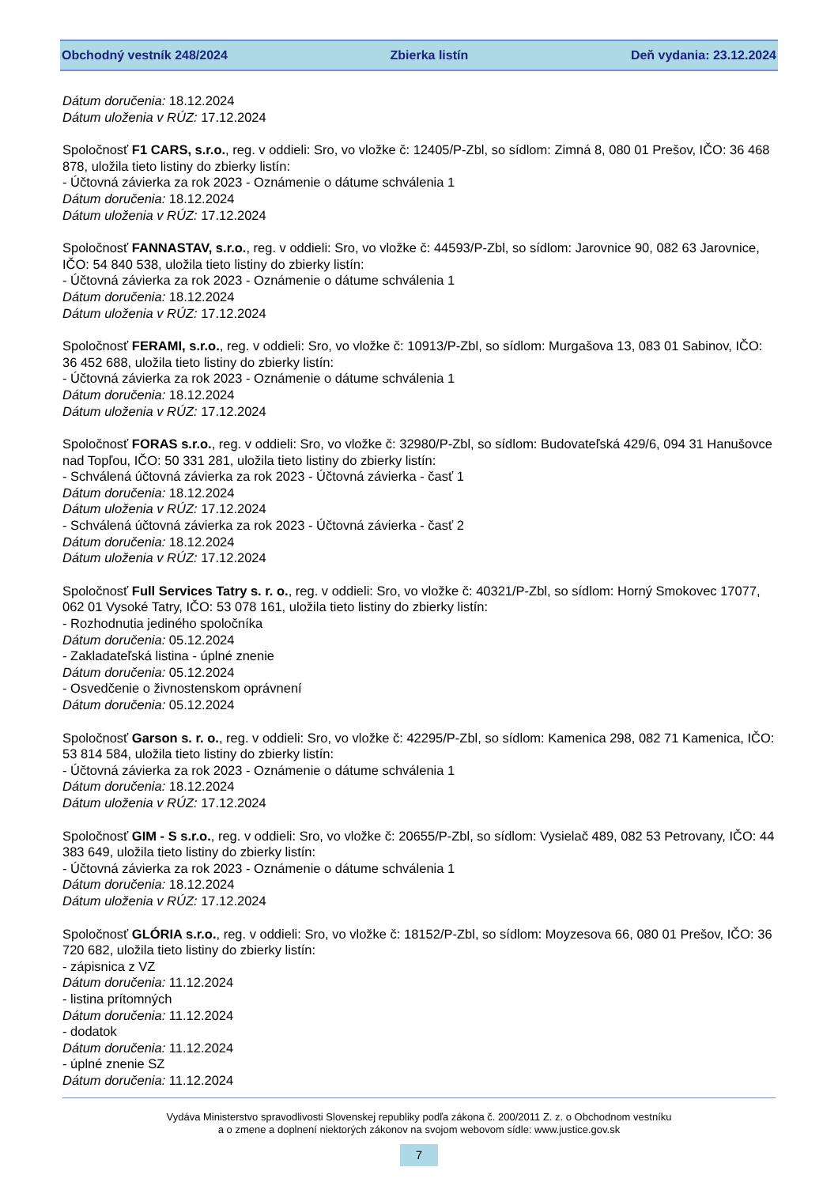Obchodný vestník 248/2024 Zbierka listín Deň vydania: 23.12.2024
Dátum doručenia: 18.12.2024
Dátum uloženia v RÚZ: 17.12.2024
Spoločnosť F1 CARS, s.r.o., reg. v oddieli: Sro, vo vložke č: 12405/P-Zbl, so sídlom: Zimná 8, 080 01 Prešov, IČO: 36 468 878, uložila tieto listiny do zbierky listín:
- Účtovná závierka za rok 2023 - Oznámenie o dátume schválenia 1
Dátum doručenia: 18.12.2024
Dátum uloženia v RÚZ: 17.12.2024
Spoločnosť FANNASTAV, s.r.o., reg. v oddieli: Sro, vo vložke č: 44593/P-Zbl, so sídlom: Jarovnice 90, 082 63 Jarovnice, IČO: 54 840 538, uložila tieto listiny do zbierky listín:
- Účtovná závierka za rok 2023 - Oznámenie o dátume schválenia 1
Dátum doručenia: 18.12.2024
Dátum uloženia v RÚZ: 17.12.2024
Spoločnosť FERAMI, s.r.o., reg. v oddieli: Sro, vo vložke č: 10913/P-Zbl, so sídlom: Murgašova 13, 083 01 Sabinov, IČO: 36 452 688, uložila tieto listiny do zbierky listín:
- Účtovná závierka za rok 2023 - Oznámenie o dátume schválenia 1
Dátum doručenia: 18.12.2024
Dátum uloženia v RÚZ: 17.12.2024
Spoločnosť FORAS s.r.o., reg. v oddieli: Sro, vo vložke č: 32980/P-Zbl, so sídlom: Budovateľská 429/6, 094 31 Hanušovce nad Topľou, IČO: 50 331 281, uložila tieto listiny do zbierky listín:
- Schválená účtovná závierka za rok 2023 - Účtovná závierka - časť 1
Dátum doručenia: 18.12.2024
Dátum uloženia v RÚZ: 17.12.2024
- Schválená účtovná závierka za rok 2023 - Účtovná závierka - časť 2
Dátum doručenia: 18.12.2024
Dátum uloženia v RÚZ: 17.12.2024
Spoločnosť Full Services Tatry s. r. o., reg. v oddieli: Sro, vo vložke č: 40321/P-Zbl, so sídlom: Horný Smokovec 17077, 062 01 Vysoké Tatry, IČO: 53 078 161, uložila tieto listiny do zbierky listín:
- Rozhodnutia jediného spoločníka
Dátum doručenia: 05.12.2024
- Zakladateľská listina - úplné znenie
Dátum doručenia: 05.12.2024
- Osvedčenie o živnostenskom oprávnení
Dátum doručenia: 05.12.2024
Spoločnosť Garson s. r. o., reg. v oddieli: Sro, vo vložke č: 42295/P-Zbl, so sídlom: Kamenica 298, 082 71 Kamenica, IČO: 53 814 584, uložila tieto listiny do zbierky listín:
- Účtovná závierka za rok 2023 - Oznámenie o dátume schválenia 1
Dátum doručenia: 18.12.2024
Dátum uloženia v RÚZ: 17.12.2024
Spoločnosť GIM - S s.r.o., reg. v oddieli: Sro, vo vložke č: 20655/P-Zbl, so sídlom: Vysielač 489, 082 53 Petrovany, IČO: 44 383 649, uložila tieto listiny do zbierky listín:
- Účtovná závierka za rok 2023 - Oznámenie o dátume schválenia 1
Dátum doručenia: 18.12.2024
Dátum uloženia v RÚZ: 17.12.2024
Spoločnosť GLÓRIA s.r.o., reg. v oddieli: Sro, vo vložke č: 18152/P-Zbl, so sídlom: Moyzesova 66, 080 01 Prešov, IČO: 36 720 682, uložila tieto listiny do zbierky listín:
- zápisnica z VZ
Dátum doručenia: 11.12.2024
- listina prítomných
Dátum doručenia: 11.12.2024
- dodatok
Dátum doručenia: 11.12.2024
- úplné znenie SZ
Dátum doručenia: 11.12.2024
Vydáva Ministerstvo spravodlivosti Slovenskej republiky podľa zákona č. 200/2011 Z. z. o Obchodnom vestníku
a o zmene a doplnení niektorých zákonov na svojom webovom sídle: www.justice.gov.sk
7